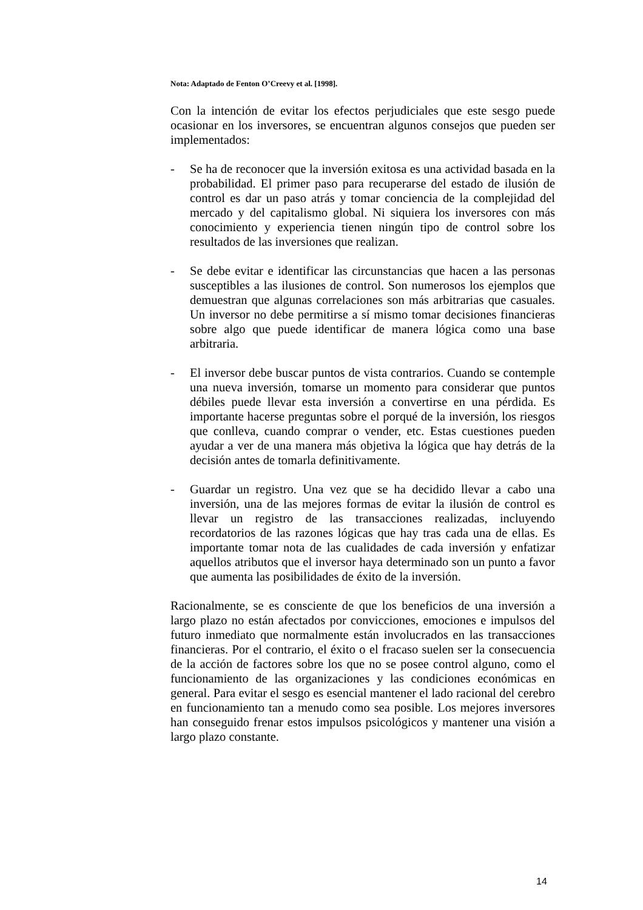Nota: Adaptado de Fenton O’Creevy et al. [1998].
Con la intención de evitar los efectos perjudiciales que este sesgo puede ocasionar en los inversores, se encuentran algunos consejos que pueden ser implementados:
- Se ha de reconocer que la inversión exitosa es una actividad basada en la probabilidad. El primer paso para recuperarse del estado de ilusión de control es dar un paso atrás y tomar conciencia de la complejidad del mercado y del capitalismo global. Ni siquiera los inversores con más conocimiento y experiencia tienen ningún tipo de control sobre los resultados de las inversiones que realizan.
- Se debe evitar e identificar las circunstancias que hacen a las personas susceptibles a las ilusiones de control. Son numerosos los ejemplos que demuestran que algunas correlaciones son más arbitrarias que casuales. Un inversor no debe permitirse a sí mismo tomar decisiones financieras sobre algo que puede identificar de manera lógica como una base arbitraria.
- El inversor debe buscar puntos de vista contrarios. Cuando se contemple una nueva inversión, tomarse un momento para considerar que puntos débiles puede llevar esta inversión a convertirse en una pérdida. Es importante hacerse preguntas sobre el porqué de la inversión, los riesgos que conlleva, cuando comprar o vender, etc. Estas cuestiones pueden ayudar a ver de una manera más objetiva la lógica que hay detrás de la decisión antes de tomarla definitivamente.
- Guardar un registro. Una vez que se ha decidido llevar a cabo una inversión, una de las mejores formas de evitar la ilusión de control es llevar un registro de las transacciones realizadas, incluyendo recordatorios de las razones lógicas que hay tras cada una de ellas. Es importante tomar nota de las cualidades de cada inversión y enfatizar aquellos atributos que el inversor haya determinado son un punto a favor que aumenta las posibilidades de éxito de la inversión.
Racionalmente, se es consciente de que los beneficios de una inversión a largo plazo no están afectados por convicciones, emociones e impulsos del futuro inmediato que normalmente están involucrados en las transacciones financieras. Por el contrario, el éxito o el fracaso suelen ser la consecuencia de la acción de factores sobre los que no se posee control alguno, como el funcionamiento de las organizaciones y las condiciones económicas en general. Para evitar el sesgo es esencial mantener el lado racional del cerebro en funcionamiento tan a menudo como sea posible. Los mejores inversores han conseguido frenar estos impulsos psicológicos y mantener una visión a largo plazo constante.
14